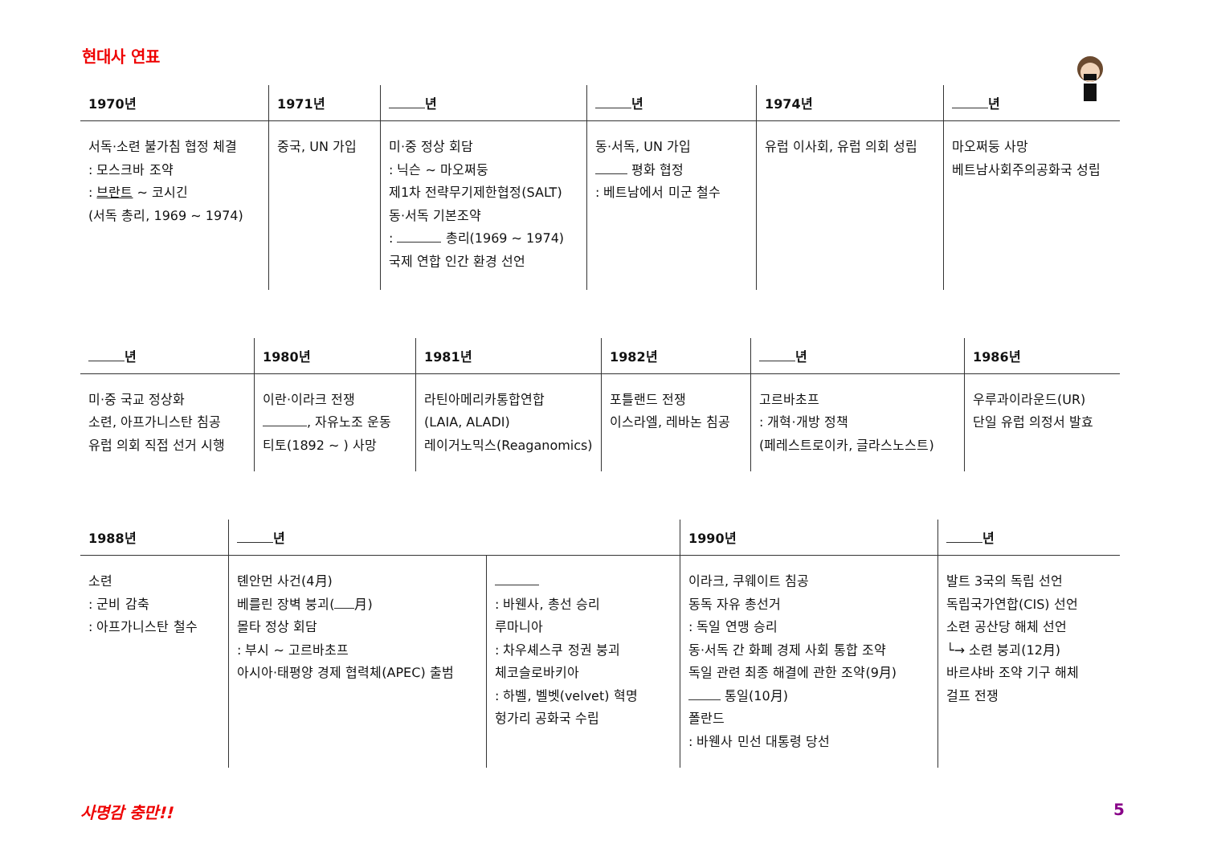현대사 연표
| 1970년 | 1971년 | 년 | 년 | 1974년 | 년 |
| --- | --- | --- | --- | --- | --- |
| 서독·소련 불가침 협정 체결 : 모스크바 조약 : 브란트 ~ 코시긴 (서독 총리, 1969 ~ 1974) | 중국, UN 가입 | 미·중 정상 회담 : 닉슨 ~ 마오쩌둥 제1차 전략무기제한협정(SALT) 동·서독 기본조약 : 총리(1969 ~ 1974) 국제 연합 인간 환경 선언 | 동·서독, UN 가입 평화 협정 : 베트남에서 미군 철수 | 유럽 이사회, 유럽 의회 성립 | 마오쩌둥 사망 베트남사회주의공화국 성립 |
| 년 | 1980년 | 1981년 | 1982년 | 년 | 1986년 |
| --- | --- | --- | --- | --- | --- |
| 미·중 국교 정상화 소련, 아프가니스탄 침공 유럽 의회 직접 선거 시행 | 이란·이라크 전쟁 , 자유노조 운동 티토(1892 ~ ) 사망 | 라틴아메리카통합연합 (LAIA, ALADI) 레이거노믹스(Reaganomics) | 포틀랜드 전쟁 이스라엘, 레바논 침공 | 고르바초프 : 개혁·개방 정책 (페레스트로이카, 글라스노스트) | 우루과이라운드(UR) 단일 유럽 의정서 발효 |
| 1988년 | 년 | | 1990년 | 년 |
| --- | --- | --- | --- | --- |
| 소련 : 군비 감축 : 아프가니스탄 철수 | 톈안먼 사건(4月) 베를린 장벽 붕괴( 月) 몰타 정상 회담 : 부시 ~ 고르바초프 아시아·태평양 경제 협력체(APEC) 출범 | : 바웬사, 총선 승리 루마니아 : 차우셰스쿠 정권 붕괴 체코슬로바키아 : 하벨, 벨벳(velvet) 혁명 헝가리 공화국 수립 | 이라크, 쿠웨이트 침공 동독 자유 총선거 : 독일 연맹 승리 동·서독 간 화폐 경제 사회 통합 조약 독일 관련 최종 해결에 관한 조약(9月) 통일(10月) 폴란드 : 바웬사 민선 대통령 당선 | 발트 3국의 독립 선언 독립국가연합(CIS) 선언 소련 공산당 해체 선언 └→ 소련 붕괴(12月) 바르샤바 조약 기구 해체 걸프 전쟁 |
사명감 충만!! 5